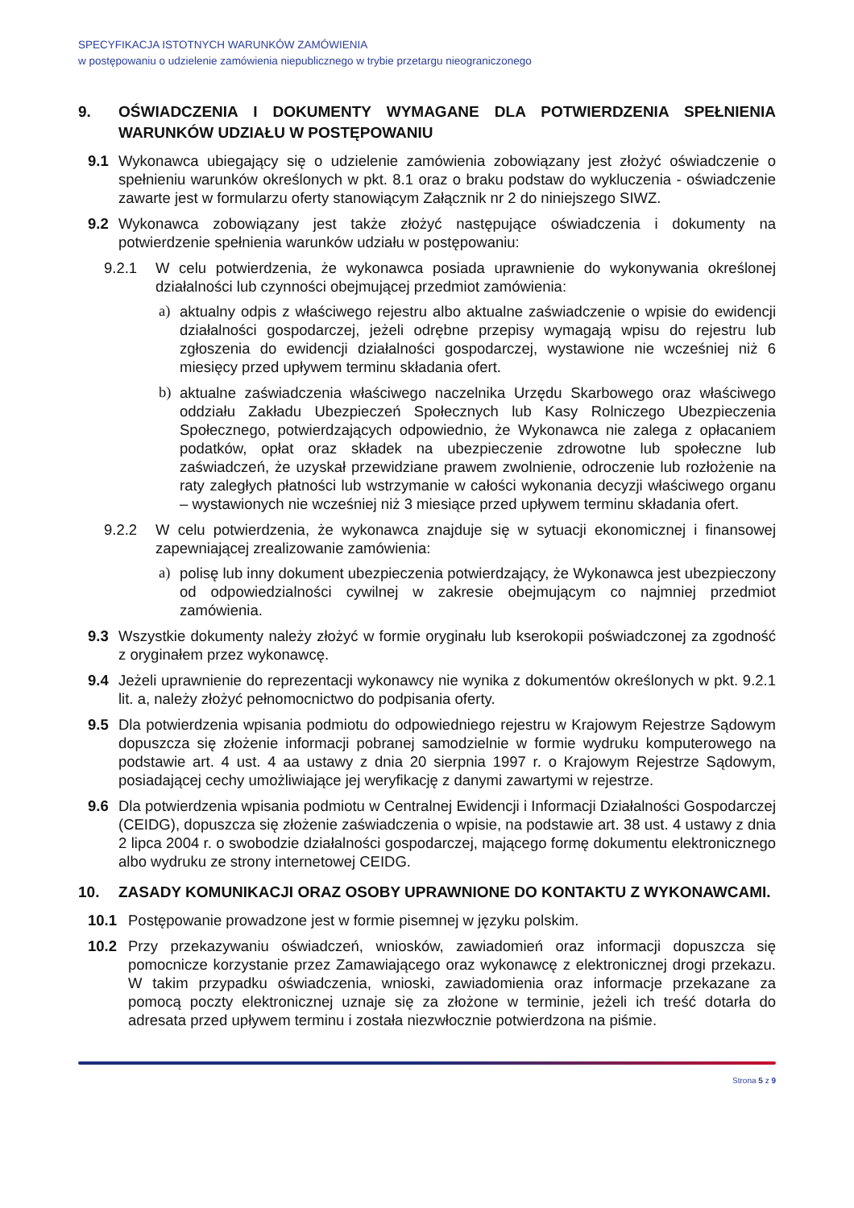SPECYFIKACJA ISTOTNYCH WARUNKÓW ZAMÓWIENIA
w postępowaniu o udzielenie zamówienia niepublicznego w trybie przetargu nieograniczonego
9. OŚWIADCZENIA I DOKUMENTY WYMAGANE DLA POTWIERDZENIA SPEŁNIENIA WARUNKÓW UDZIAŁU W POSTĘPOWANIU
9.1 Wykonawca ubiegający się o udzielenie zamówienia zobowiązany jest złożyć oświadczenie o spełnieniu warunków określonych w pkt. 8.1 oraz o braku podstaw do wykluczenia - oświadczenie zawarte jest w formularzu oferty stanowiącym Załącznik nr 2 do niniejszego SIWZ.
9.2 Wykonawca zobowiązany jest także złożyć następujące oświadczenia i dokumenty na potwierdzenie spełnienia warunków udziału w postępowaniu:
9.2.1 W celu potwierdzenia, że wykonawca posiada uprawnienie do wykonywania określonej działalności lub czynności obejmującej przedmiot zamówienia:
a) aktualny odpis z właściwego rejestru albo aktualne zaświadczenie o wpisie do ewidencji działalności gospodarczej, jeżeli odrębne przepisy wymagają wpisu do rejestru lub zgłoszenia do ewidencji działalności gospodarczej, wystawione nie wcześniej niż 6 miesięcy przed upływem terminu składania ofert.
b) aktualne zaświadczenia właściwego naczelnika Urzędu Skarbowego oraz właściwego oddziału Zakładu Ubezpieczeń Społecznych lub Kasy Rolniczego Ubezpieczenia Społecznego, potwierdzających odpowiednio, że Wykonawca nie zalega z opłacaniem podatków, opłat oraz składek na ubezpieczenie zdrowotne lub społeczne lub zaświadczeń, że uzyskał przewidziane prawem zwolnienie, odroczenie lub rozłożenie na raty zaległych płatności lub wstrzymanie w całości wykonania decyzji właściwego organu – wystawionych nie wcześniej niż 3 miesiące przed upływem terminu składania ofert.
9.2.2 W celu potwierdzenia, że wykonawca znajduje się w sytuacji ekonomicznej i finansowej zapewniającej zrealizowanie zamówienia:
a) polisę lub inny dokument ubezpieczenia potwierdzający, że Wykonawca jest ubezpieczony od odpowiedzialności cywilnej w zakresie obejmującym co najmniej przedmiot zamówienia.
9.3 Wszystkie dokumenty należy złożyć w formie oryginału lub kserokopii poświadczonej za zgodność z oryginałem przez wykonawcę.
9.4 Jeżeli uprawnienie do reprezentacji wykonawcy nie wynika z dokumentów określonych w pkt. 9.2.1 lit. a, należy złożyć pełnomocnictwo do podpisania oferty.
9.5 Dla potwierdzenia wpisania podmiotu do odpowiedniego rejestru w Krajowym Rejestrze Sądowym dopuszcza się złożenie informacji pobranej samodzielnie w formie wydruku komputerowego na podstawie art. 4 ust. 4 aa ustawy z dnia 20 sierpnia 1997 r. o Krajowym Rejestrze Sądowym, posiadającej cechy umożliwiające jej weryfikację z danymi zawartymi w rejestrze.
9.6 Dla potwierdzenia wpisania podmiotu w Centralnej Ewidencji i Informacji Działalności Gospodarczej (CEIDG), dopuszcza się złożenie zaświadczenia o wpisie, na podstawie art. 38 ust. 4 ustawy z dnia 2 lipca 2004 r. o swobodzie działalności gospodarczej, mającego formę dokumentu elektronicznego albo wydruku ze strony internetowej CEIDG.
10. ZASADY KOMUNIKACJI ORAZ OSOBY UPRAWNIONE DO KONTAKTU Z WYKONAWCAMI.
10.1 Postępowanie prowadzone jest w formie pisemnej w języku polskim.
10.2 Przy przekazywaniu oświadczeń, wniosków, zawiadomień oraz informacji dopuszcza się pomocnicze korzystanie przez Zamawiającego oraz wykonawcę z elektronicznej drogi przekazu. W takim przypadku oświadczenia, wnioski, zawiadomienia oraz informacje przekazane za pomocą poczty elektronicznej uznaje się za złożone w terminie, jeżeli ich treść dotarła do adresata przed upływem terminu i została niezwłocznie potwierdzona na piśmie.
Strona 5 z 9